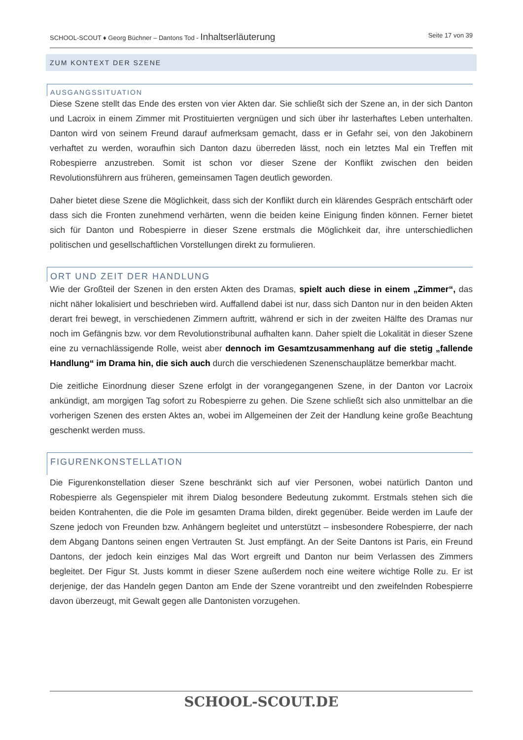SCHOOL-SCOUT ♦ Georg Büchner – Dantons Tod - Inhaltserläuterung Seite 17 von 39
ZUM KONTEXT DER SZENE
AUSGANGSSITUATION
Diese Szene stellt das Ende des ersten von vier Akten dar. Sie schließt sich der Szene an, in der sich Danton und Lacroix in einem Zimmer mit Prostituierten vergnügen und sich über ihr lasterhaftes Leben unterhalten. Danton wird von seinem Freund darauf aufmerksam gemacht, dass er in Gefahr sei, von den Jakobinern verhaftet zu werden, woraufhin sich Danton dazu überreden lässt, noch ein letztes Mal ein Treffen mit Robespierre anzustreben. Somit ist schon vor dieser Szene der Konflikt zwischen den beiden Revolutionsführern aus früheren, gemeinsamen Tagen deutlich geworden.
Daher bietet diese Szene die Möglichkeit, dass sich der Konflikt durch ein klärendes Gespräch entschärft oder dass sich die Fronten zunehmend verhärten, wenn die beiden keine Einigung finden können. Ferner bietet sich für Danton und Robespierre in dieser Szene erstmals die Möglichkeit dar, ihre unterschiedlichen politischen und gesellschaftlichen Vorstellungen direkt zu formulieren.
ORT UND ZEIT DER HANDLUNG
Wie der Großteil der Szenen in den ersten Akten des Dramas, spielt auch diese in einem „Zimmer“, das nicht näher lokalisiert und beschrieben wird. Auffallend dabei ist nur, dass sich Danton nur in den beiden Akten derart frei bewegt, in verschiedenen Zimmern auftritt, während er sich in der zweiten Hälfte des Dramas nur noch im Gefängnis bzw. vor dem Revolutionstribunal aufhalten kann. Daher spielt die Lokalität in dieser Szene eine zu vernachlässigende Rolle, weist aber dennoch im Gesamtzusammenhang auf die stetig „fallende Handlung“ im Drama hin, die sich auch durch die verschiedenen Szenenschauplätze bemerkbar macht.
Die zeitliche Einordnung dieser Szene erfolgt in der vorangegangenen Szene, in der Danton vor Lacroix ankündigt, am morgigen Tag sofort zu Robespierre zu gehen. Die Szene schließt sich also unmittelbar an die vorherigen Szenen des ersten Aktes an, wobei im Allgemeinen der Zeit der Handlung keine große Beachtung geschenkt werden muss.
FIGURENKONSTELLATION
Die Figurenkonstellation dieser Szene beschränkt sich auf vier Personen, wobei natürlich Danton und Robespierre als Gegenspieler mit ihrem Dialog besondere Bedeutung zukommt. Erstmals stehen sich die beiden Kontrahenten, die die Pole im gesamten Drama bilden, direkt gegenüber. Beide werden im Laufe der Szene jedoch von Freunden bzw. Anhängern begleitet und unterstützt – insbesondere Robespierre, der nach dem Abgang Dantons seinen engen Vertrauten St. Just empfängt. An der Seite Dantons ist Paris, ein Freund Dantons, der jedoch kein einziges Mal das Wort ergreift und Danton nur beim Verlassen des Zimmers begleitet. Der Figur St. Justs kommt in dieser Szene außerdem noch eine weitere wichtige Rolle zu. Er ist derjenige, der das Handeln gegen Danton am Ende der Szene vorantreibt und den zweifelnden Robespierre davon überzeugt, mit Gewalt gegen alle Dantonisten vorzugehen.
SCHOOL-SCOUT.DE